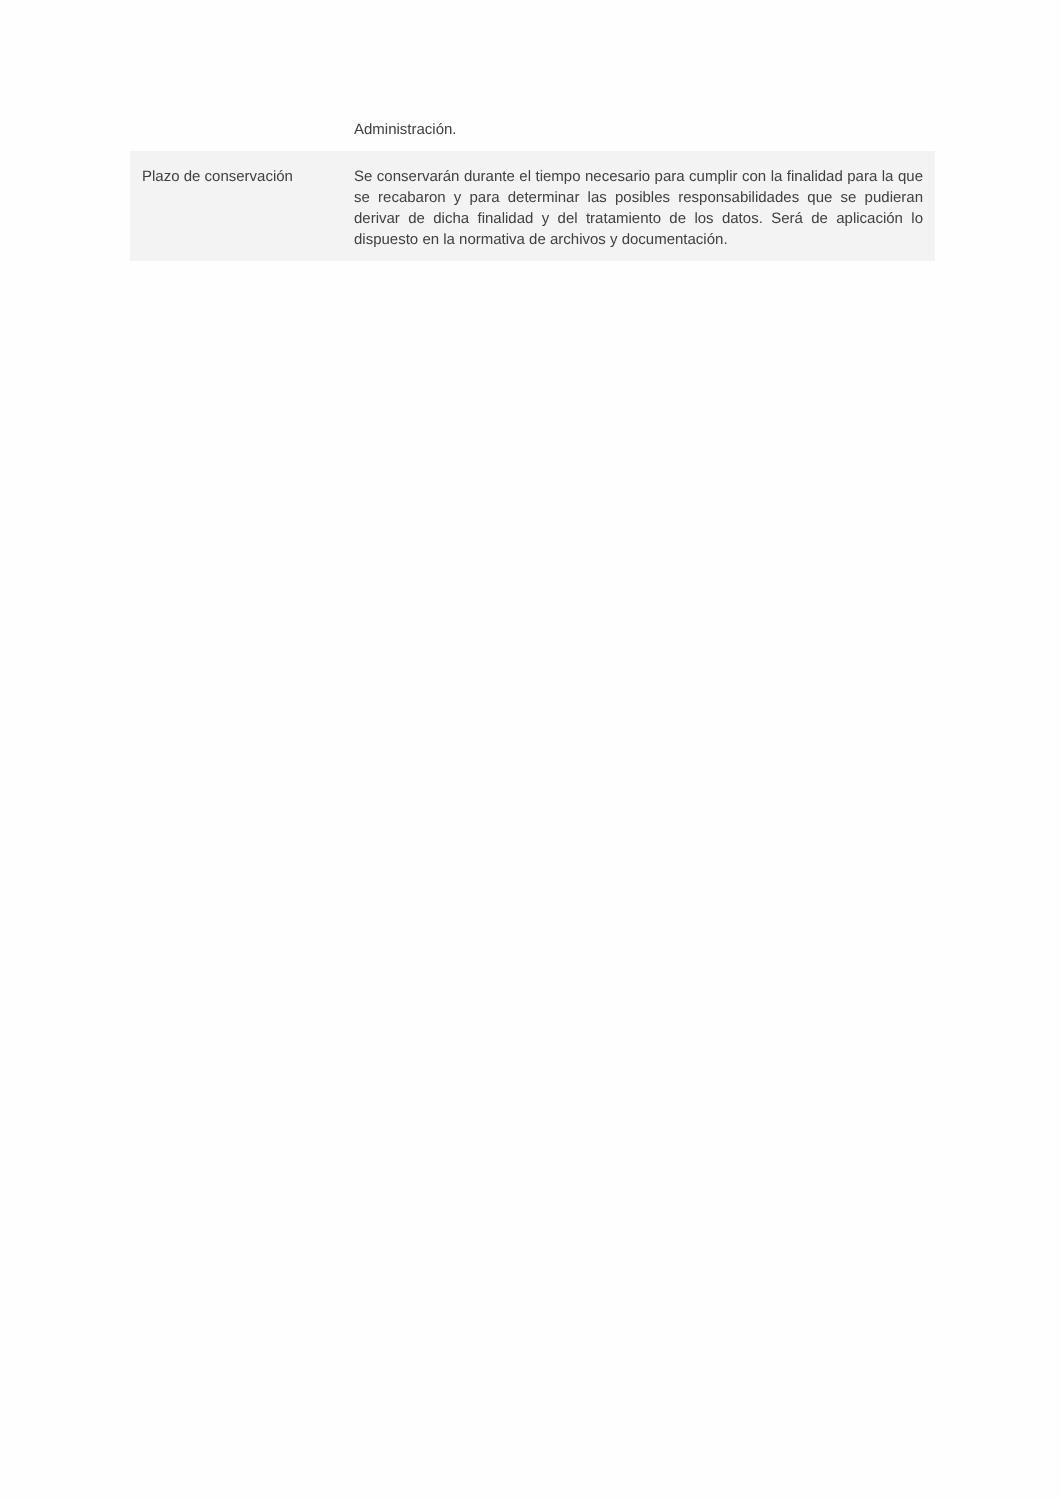| | Administración. |
| Plazo de conservación | Se conservarán durante el tiempo necesario para cumplir con la finalidad para la que se recabaron y para determinar las posibles responsabilidades que se pudieran derivar de dicha finalidad y del tratamiento de los datos. Será de aplicación lo dispuesto en la normativa de archivos y documentación. |